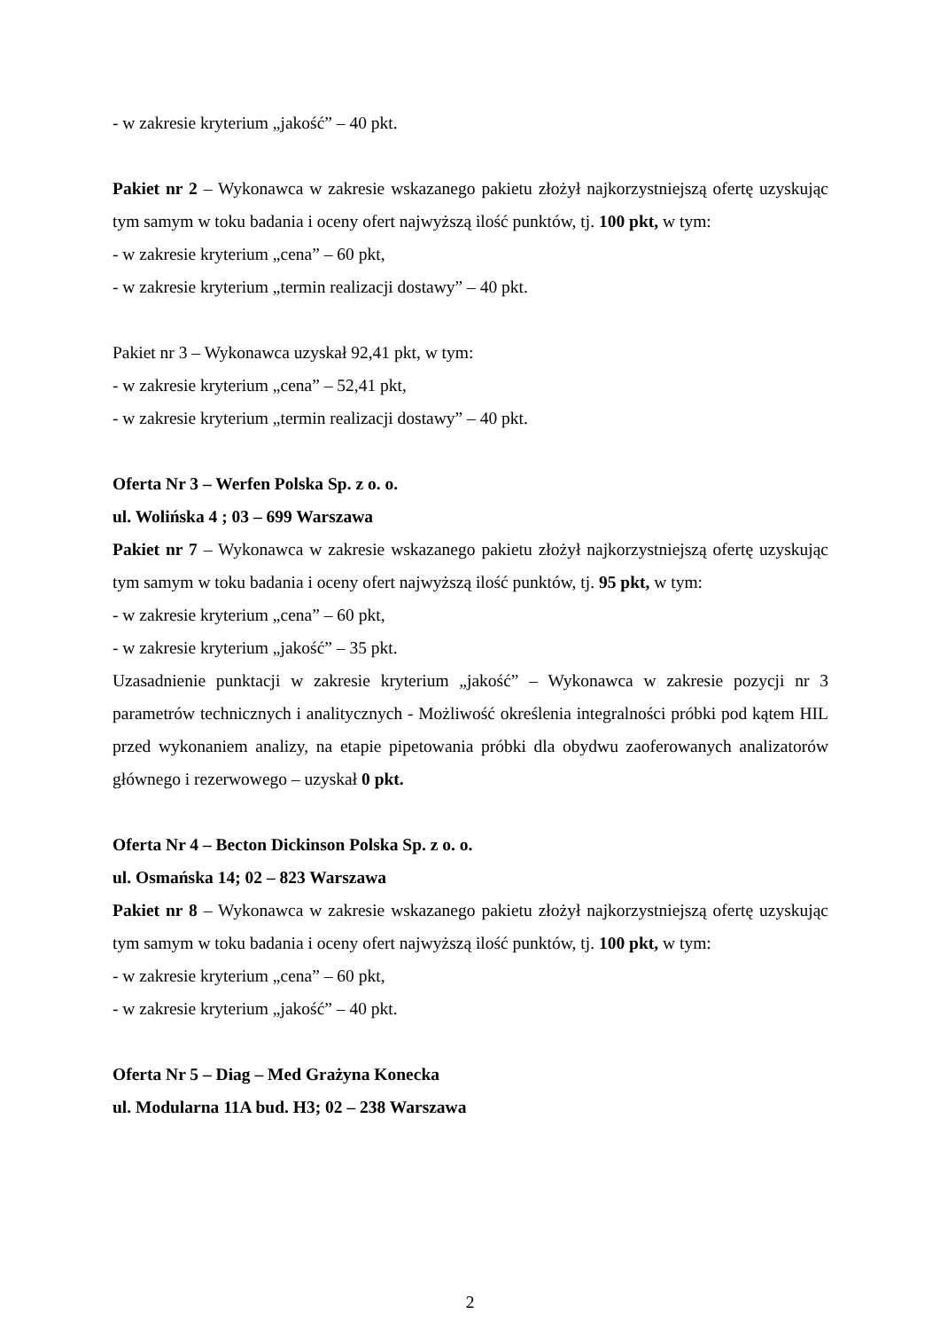- w zakresie kryterium „jakość” – 40 pkt.
Pakiet nr 2 – Wykonawca w zakresie wskazanego pakietu złożył najkorzystniejszą ofertę uzyskując tym samym w toku badania i oceny ofert najwyższą ilość punktów, tj. 100 pkt, w tym:
- w zakresie kryterium „cena” – 60 pkt,
- w zakresie kryterium „termin realizacji dostawy” – 40 pkt.
Pakiet nr 3 – Wykonawca uzyskał 92,41 pkt, w tym:
- w zakresie kryterium „cena” – 52,41 pkt,
- w zakresie kryterium „termin realizacji dostawy” – 40 pkt.
Oferta Nr 3 – Werfen Polska Sp. z o. o.
ul. Wolińska 4 ; 03 – 699 Warszawa
Pakiet nr 7 – Wykonawca w zakresie wskazanego pakietu złożył najkorzystniejszą ofertę uzyskując tym samym w toku badania i oceny ofert najwyższą ilość punktów, tj. 95 pkt, w tym:
- w zakresie kryterium „cena” – 60 pkt,
- w zakresie kryterium „jakość” – 35 pkt.
Uzasadnienie punktacji w zakresie kryterium „jakość” – Wykonawca w zakresie pozycji nr 3 parametrów technicznych i analitycznych - Możliwość określenia integralności próbki pod kątem HIL przed wykonaniem analizy, na etapie pipetowania próbki dla obydwu zaoferowanych analizatorów głównego i rezerwowego – uzyskał 0 pkt.
Oferta Nr 4 – Becton Dickinson Polska Sp. z o. o.
ul. Osmańska 14; 02 – 823 Warszawa
Pakiet nr 8 – Wykonawca w zakresie wskazanego pakietu złożył najkorzystniejszą ofertę uzyskując tym samym w toku badania i oceny ofert najwyższą ilość punktów, tj. 100 pkt, w tym:
- w zakresie kryterium „cena” – 60 pkt,
- w zakresie kryterium „jakość” – 40 pkt.
Oferta Nr 5 – Diag – Med Grażyna Konecka
ul. Modularna 11A bud. H3; 02 – 238 Warszawa
2